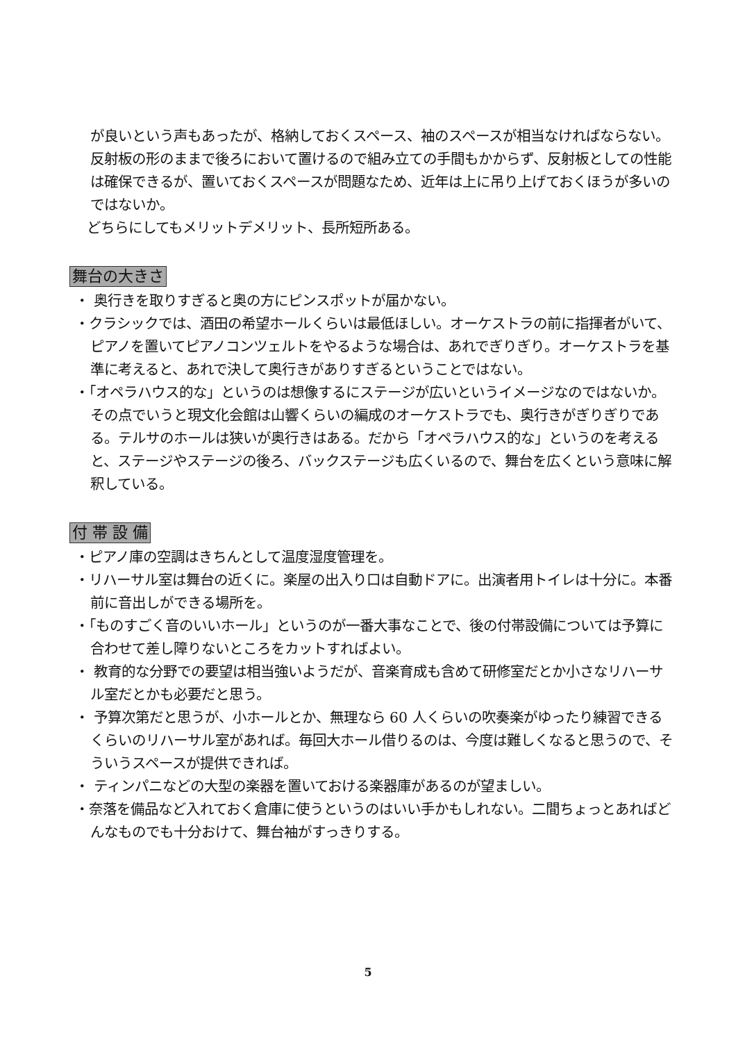が良いという声もあったが、格納しておくスペース、袖のスペースが相当なければならない。反射板の形のままで後ろにおいて置けるので組み立ての手間もかからず、反射板としての性能は確保できるが、置いておくスペースが問題なため、近年は上に吊り上げておくほうが多いのではないか。
どちらにしてもメリットデメリット、長所短所ある。
舞台の大きさ
・ 奥行きを取りすぎると奥の方にピンスポットが届かない。
・クラシックでは、酒田の希望ホールくらいは最低ほしい。オーケストラの前に指揮者がいて、ピアノを置いてピアノコンツェルトをやるような場合は、あれでぎりぎり。オーケストラを基準に考えると、あれで決して奥行きがありすぎるということではない。
・「オペラハウス的な」というのは想像するにステージが広いというイメージなのではないか。その点でいうと現文化会館は山響くらいの編成のオーケストラでも、奥行きがぎりぎりである。テルサのホールは狭いが奥行きはある。だから「オペラハウス的な」というのを考えると、ステージやステージの後ろ、バックステージも広くいるので、舞台を広くという意味に解釈している。
付 帯 設 備
・ピアノ庫の空調はきちんとして温度湿度管理を。
・リハーサル室は舞台の近くに。楽屋の出入り口は自動ドアに。出演者用トイレは十分に。本番前に音出しができる場所を。
・「ものすごく音のいいホール」というのが一番大事なことで、後の付帯設備については予算に合わせて差し障りないところをカットすればよい。
・ 教育的な分野での要望は相当強いようだが、音楽育成も含めて研修室だとか小さなリハーサル室だとかも必要だと思う。
・ 予算次第だと思うが、小ホールとか、無理なら 60 人くらいの吹奏楽がゆったり練習できるくらいのリハーサル室があれば。毎回大ホール借りるのは、今度は難しくなると思うので、そういうスペースが提供できれば。
・ ティンパニなどの大型の楽器を置いておける楽器庫があるのが望ましい。
・奈落を備品など入れておく倉庫に使うというのはいい手かもしれない。二間ちょっとあればどんなものでも十分おけて、舞台袖がすっきりする。
5